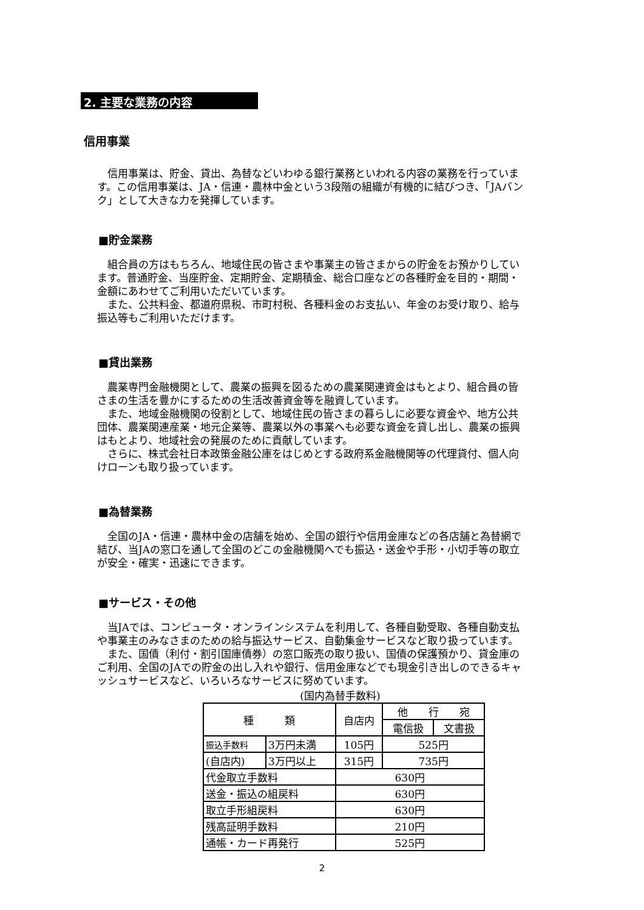2. 主要な業務の内容
信用事業
　信用事業は、貯金、貸出、為替などいわゆる銀行業務といわれる内容の業務を行っています。この信用事業は、JA・信連・農林中金という3段階の組織が有機的に結びつき、「JAバンク」として大きな力を発揮しています。
■貯金業務
　組合員の方はもちろん、地域住民の皆さまや事業主の皆さまからの貯金をお預かりしています。普通貯金、当座貯金、定期貯金、定期積金、総合口座などの各種貯金を目的・期間・金額にあわせてご利用いただいています。
　また、公共料金、都道府県税、市町村税、各種料金のお支払い、年金のお受け取り、給与振込等もご利用いただけます。
■貸出業務
　農業専門金融機関として、農業の振興を図るための農業関連資金はもとより、組合員の皆さまの生活を豊かにするための生活改善資金等を融資しています。
　また、地域金融機関の役割として、地域住民の皆さまの暮らしに必要な資金や、地方公共団体、農業関連産業・地元企業等、農業以外の事業へも必要な資金を貸し出し、農業の振興はもとより、地域社会の発展のために貢献しています。
　さらに、株式会社日本政策金融公庫をはじめとする政府系金融機関等の代理貸付、個人向けローンも取り扱っています。
■為替業務
　全国のJA・信連・農林中金の店舗を始め、全国の銀行や信用金庫などの各店舗と為替網で結び、当JAの窓口を通して全国のどこの金融機関へでも振込・送金や手形・小切手等の取立が安全・確実・迅速にできます。
■サービス・その他
　当JAでは、コンピュータ・オンラインシステムを利用して、各種自動受取、各種自動支払や事業主のみなさまのための給与振込サービス、自動集金サービスなど取り扱っています。
　また、国債（利付・割引国庫債券）の窓口販売の取り扱い、国債の保護預かり、貸金庫のご利用、全国のJAでの貯金の出し入れや銀行、信用金庫などでも現金引き出しのできるキャッシュサービスなど、いろいろなサービスに努めています。
(国内為替手数料)
| 種 類 | | 自店内 | 他 行 宛 | |
| --- | --- | --- | --- | --- |
| | | | 電信扱 | 文書扱 |
| 振込手数料 | 3万円未満 | 105円 | 525円 | |
| (自店内) | 3万円以上 | 315円 | 735円 | |
| 代金取立手数料 | | 630円 | | |
| 送金・振込の組戻料 | | 630円 | | |
| 取立手形組戻料 | | 630円 | | |
| 残高証明手数料 | | 210円 | | |
| 通帳・カード再発行 | | 525円 | | |
2